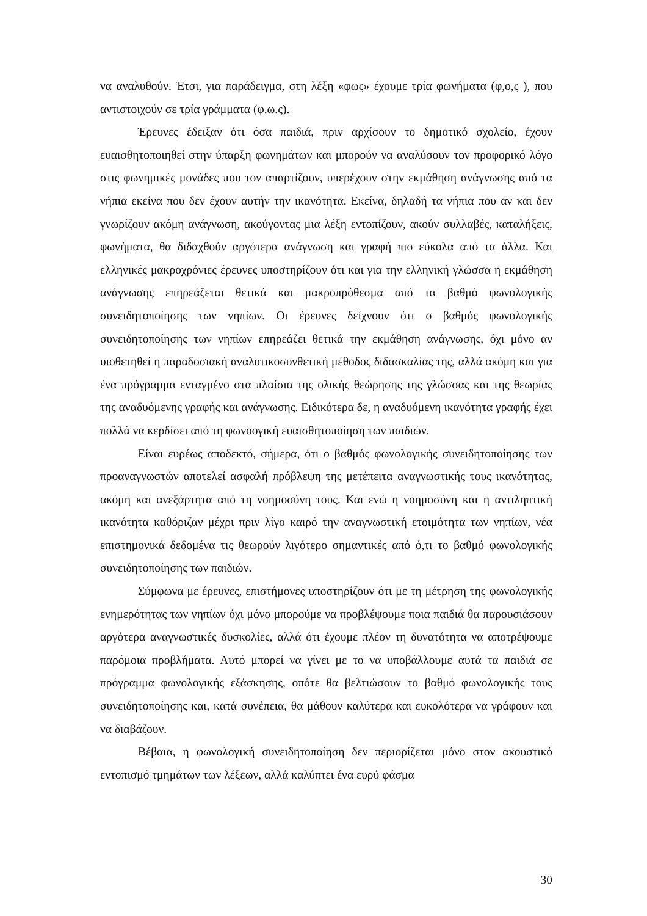να αναλυθούν. Έτσι, για παράδειγμα, στη λέξη «φως» έχουμε τρία φωνήματα (φ,ο,ς ), που αντιστοιχούν σε τρία γράμματα (φ.ω.ς).
Έρευνες έδειξαν ότι όσα παιδιά, πριν αρχίσουν το δημοτικό σχολείο, έχουν ευαισθητοποιηθεί στην ύπαρξη φωνημάτων και μπορούν να αναλύσουν τον προφορικό λόγο στις φωνημικές μονάδες που τον απαρτίζουν, υπερέχουν στην εκμάθηση ανάγνωσης από τα νήπια εκείνα που δεν έχουν αυτήν την ικανότητα. Εκείνα, δηλαδή τα νήπια που αν και δεν γνωρίζουν ακόμη ανάγνωση, ακούγοντας μια λέξη εντοπίζουν, ακούν συλλαβές, καταλήξεις, φωνήματα, θα διδαχθούν αργότερα ανάγνωση και γραφή πιο εύκολα από τα άλλα. Και ελληνικές μακροχρόνιες έρευνες υποστηρίζουν ότι και για την ελληνική γλώσσα η εκμάθηση ανάγνωσης επηρεάζεται θετικά και μακροπρόθεσμα από τα βαθμό φωνολογικής συνειδητοποίησης των νηπίων. Οι έρευνες δείχνουν ότι ο βαθμός φωνολογικής συνειδητοποίησης των νηπίων επηρεάζει θετικά την εκμάθηση ανάγνωσης, όχι μόνο αν υιοθετηθεί η παραδοσιακή αναλυτικοσυνθετική μέθοδος διδασκαλίας της, αλλά ακόμη και για ένα πρόγραμμα ενταγμένο στα πλαίσια της ολικής θεώρησης της γλώσσας και της θεωρίας της αναδυόμενης γραφής και ανάγνωσης. Ειδικότερα δε, η αναδυόμενη ικανότητα γραφής έχει πολλά να κερδίσει από τη φωνοογική ευαισθητοποίηση των παιδιών.
Είναι ευρέως αποδεκτό, σήμερα, ότι ο βαθμός φωνολογικής συνειδητοποίησης των προαναγνωστών αποτελεί ασφαλή πρόβλεψη της μετέπειτα αναγνωστικής τους ικανότητας, ακόμη και ανεξάρτητα από τη νοημοσύνη τους. Και ενώ η νοημοσύνη και η αντιληπτική ικανότητα καθόριζαν μέχρι πριν λίγο καιρό την αναγνωστική ετοιμότητα των νηπίων, νέα επιστημονικά δεδομένα τις θεωρούν λιγότερο σημαντικές από ό,τι το βαθμό φωνολογικής συνειδητοποίησης των παιδιών.
Σύμφωνα με έρευνες, επιστήμονες υποστηρίζουν ότι με τη μέτρηση της φωνολογικής ενημερότητας των νηπίων όχι μόνο μπορούμε να προβλέψουμε ποια παιδιά θα παρουσιάσουν αργότερα αναγνωστικές δυσκολίες, αλλά ότι έχουμε πλέον τη δυνατότητα να αποτρέψουμε παρόμοια προβλήματα. Αυτό μπορεί να γίνει με το να υποβάλλουμε αυτά τα παιδιά σε πρόγραμμα φωνολογικής εξάσκησης, οπότε θα βελτιώσουν το βαθμό φωνολογικής τους συνειδητοποίησης και, κατά συνέπεια, θα μάθουν καλύτερα και ευκολότερα να γράφουν και να διαβάζουν.
Βέβαια, η φωνολογική συνειδητοποίηση δεν περιορίζεται μόνο στον ακουστικό εντοπισμό τμημάτων των λέξεων, αλλά καλύπτει ένα ευρύ φάσμα
30